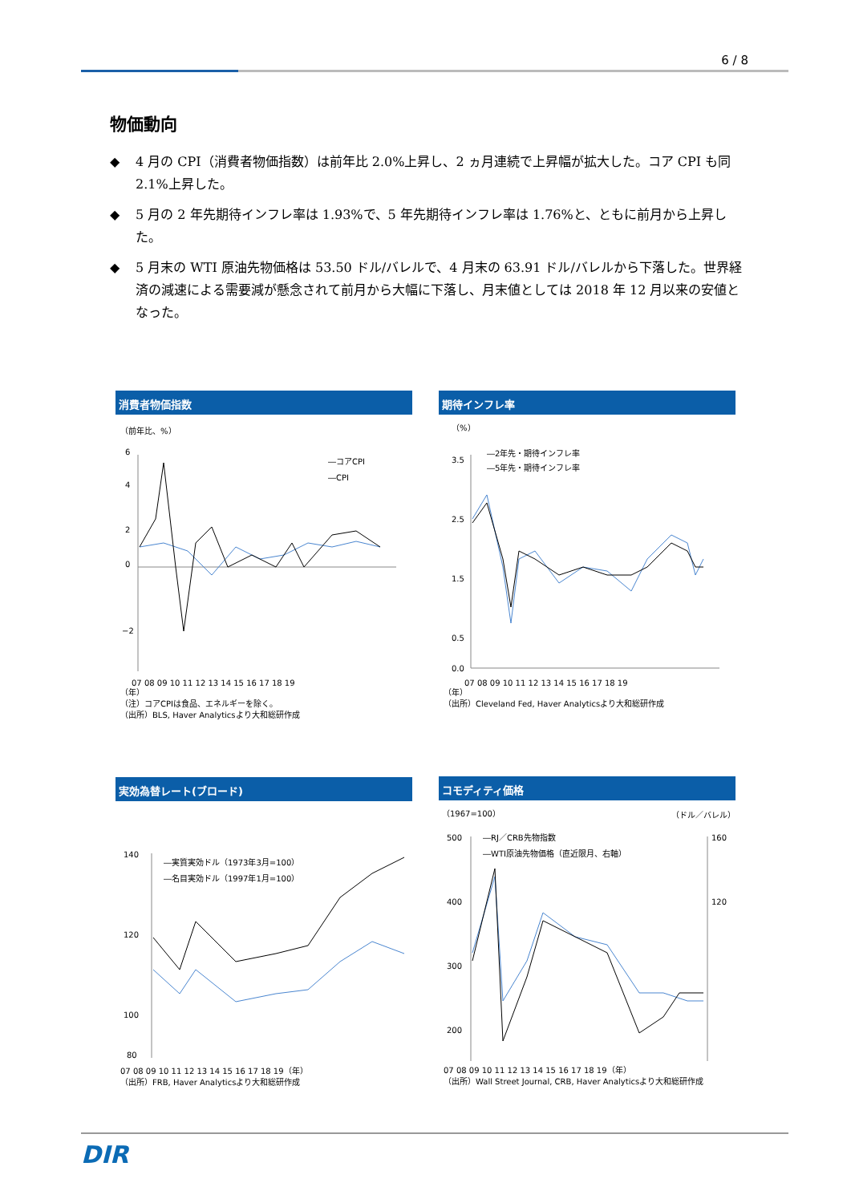6 / 8
物価動向
◆ 4 月の CPI（消費者物価指数）は前年比 2.0%上昇し、2 ヵ月連続で上昇幅が拡大した。コア CPI も同 2.1%上昇した。
◆ 5 月の 2 年先期待インフレ率は 1.93%で、5 年先期待インフレ率は 1.76%と、ともに前月から上昇した。
◆ 5 月末の WTI 原油先物価格は 53.50 ドル/バレルで、4 月末の 63.91 ドル/バレルから下落した。世界経済の減速による需要減が懸念されて前月から大幅に下落し、月末値としては 2018 年 12 月以来の安値となった。
消費者物価指数
（前年比、%）
―コアCPI
―CPI
6
4
2
0
−2
07 08 09 10 11 12 13 14 15 16 17 18 19
（年）
（注）コアCPIは食品、エネルギーを除く。
（出所）BLS, Haver Analyticsより大和総研作成
期待インフレ率
（%）
―2年先・期待インフレ率
―5年先・期待インフレ率
3.5
2.5
1.5
0.5
0.0
07 08 09 10 11 12 13 14 15 16 17 18 19
（年）
（出所）Cleveland Fed, Haver Analyticsより大和総研作成
実効為替レート(ブロード)
―実質実効ドル（1973年3月=100）
―名目実効ドル（1997年1月=100）
140
120
100
80
07 08 09 10 11 12 13 14 15 16 17 18 19（年）
（出所）FRB, Haver Analyticsより大和総研作成
コモディティ価格
（1967=100）
（ドル／バレル）
―RJ／CRB先物指数
―WTI原油先物価格（直近限月、右軸）
500
400
300
200
160
120
07 08 09 10 11 12 13 14 15 16 17 18 19（年）
（出所）Wall Street Journal, CRB, Haver Analyticsより大和総研作成
DIR